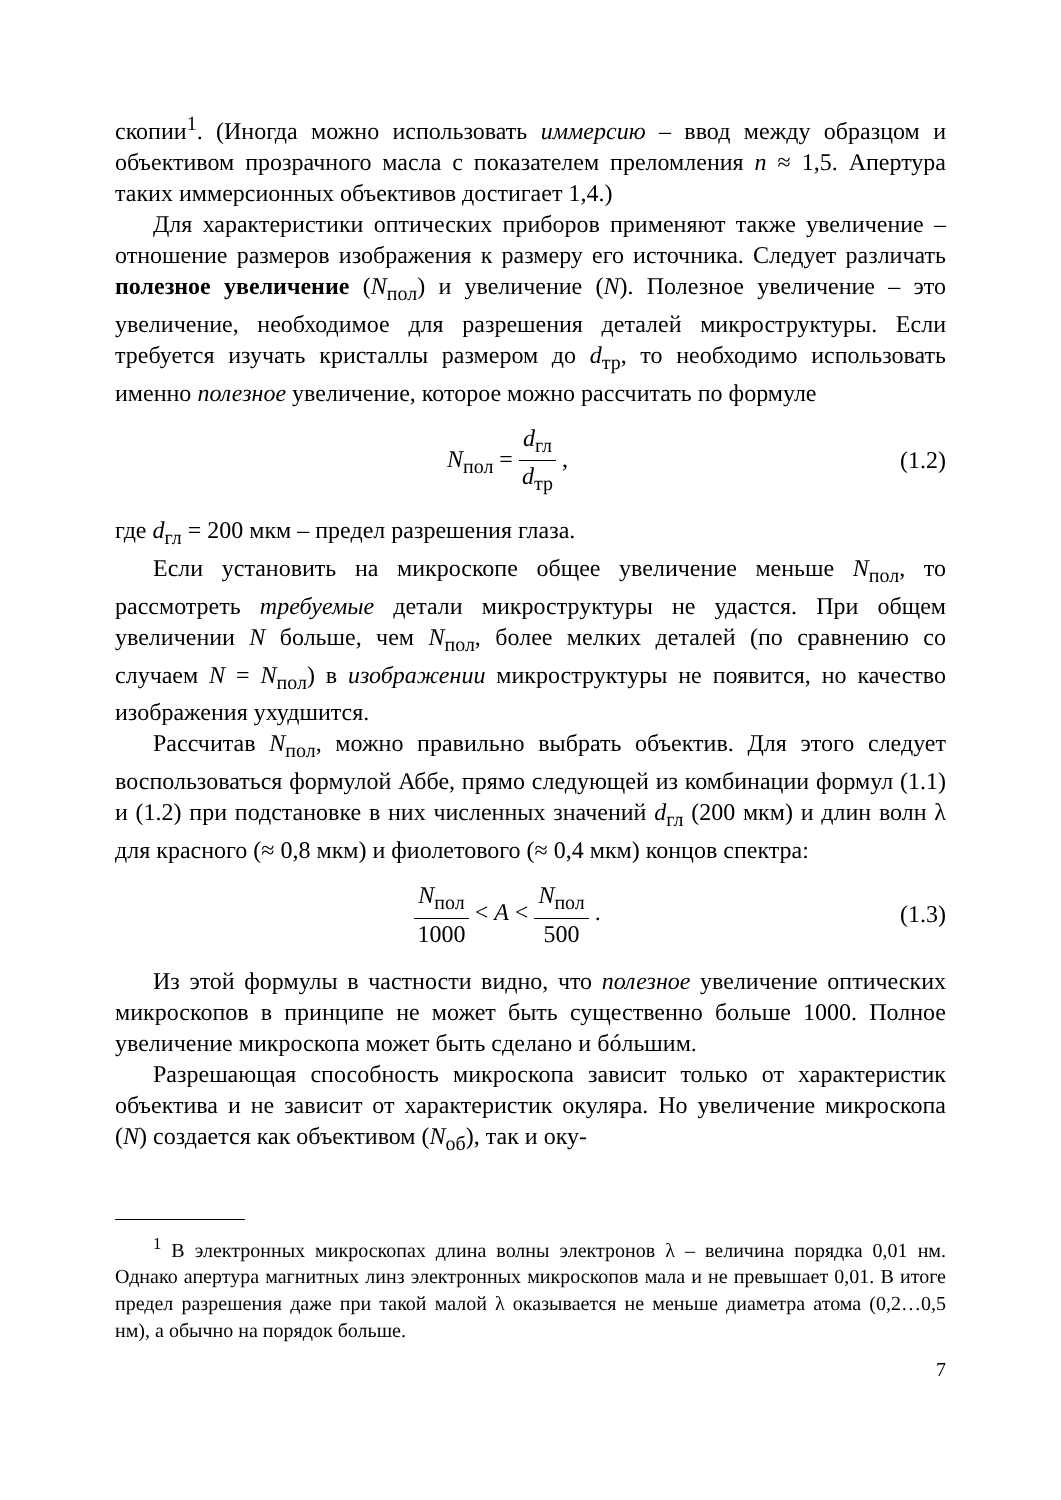скопии<sup>1</sup>. (Иногда можно использовать иммерсию – ввод между образцом и объективом прозрачного масла с показателем преломления n ≈ 1,5. Апертура таких иммерсионных объективов достигает 1,4.)
Для характеристики оптических приборов применяют также увеличение – отношение размеров изображения к размеру его источника. Следует различать полезное увеличение (N<sub>пол</sub>) и увеличение (N). Полезное увеличение – это увеличение, необходимое для разрешения деталей микроструктуры. Если требуется изучать кристаллы размером до d<sub>тр</sub>, то необходимо использовать именно полезное увеличение, которое можно рассчитать по формуле
N<sub>пол</sub> = d<sub>гл</sub> d<sub>тр</sub> , (1.2)
где d<sub>гл</sub> = 200 мкм – предел разрешения глаза.
Если установить на микроскопе общее увеличение меньше N<sub>пол</sub>, то рассмотреть требуемые детали микроструктуры не удастся. При общем увеличении N больше, чем N<sub>пол</sub>, более мелких деталей (по сравнению со случаем N = N<sub>пол</sub>) в изображении микроструктуры не появится, но качество изображения ухудшится.
Рассчитав N<sub>пол</sub>, можно правильно выбрать объектив. Для этого следует воспользоваться формулой Аббе, прямо следующей из комбинации формул (1.1) и (1.2) при подстановке в них численных значений d<sub>гл</sub> (200 мкм) и длин волн λ для красного (≈ 0,8 мкм) и фиолетового (≈ 0,4 мкм) концов спектра:
N<sub>пол</sub> 1000 < A < N<sub>пол</sub> 500 . (1.3)
Из этой формулы в частности видно, что полезное увеличение оптических микроскопов в принципе не может быть существенно больше 1000. Полное увеличение микроскопа может быть сделано и бóльшим.
Разрешающая способность микроскопа зависит только от характеристик объектива и не зависит от характеристик окуляра. Но увеличение микроскопа (N) создается как объективом (N<sub>об</sub>), так и оку-
<sup>1</sup> В электронных микроскопах длина волны электронов λ – величина порядка 0,01 нм. Однако апертура магнитных линз электронных микроскопов мала и не превышает 0,01. В итоге предел разрешения даже при такой малой λ оказывается не меньше диаметра атома (0,2…0,5 нм), а обычно на порядок больше.
7